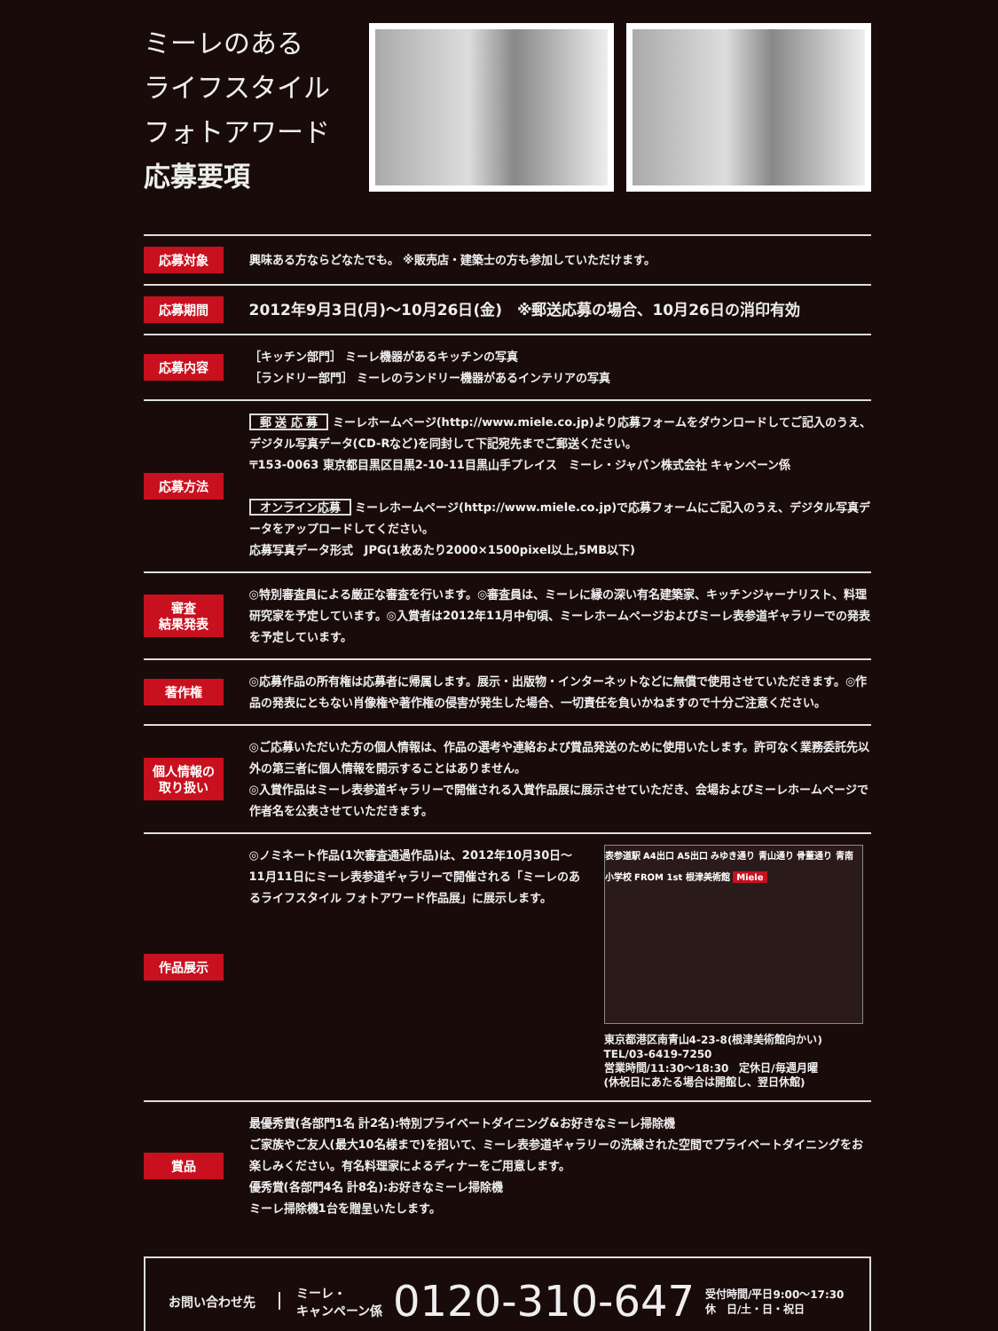ミーレのある
ライフスタイル
フォトアワード
応募要項
| 応募対象 | 興味ある方ならどなたでも。 ※販売店・建築士の方も参加していただけます。 |
| 応募期間 | 2012年9月3日(月)～10月26日(金) ※郵送応募の場合、10月26日の消印有効 |
| 応募内容 | ［キッチン部門］ ミーレ機器があるキッチンの写真 ［ランドリー部門］ ミーレのランドリー機器があるインテリアの写真 |
| 応募方法 | 郵 送 応 募 ミーレホームページ(http://www.miele.co.jp)より応募フォームをダウンロードしてご記入のうえ、デジタル写真データ(CD-Rなど)を同封して下記宛先までご郵送ください。 〒153-0063 東京都目黒区目黒2-10-11目黒山手プレイス ミーレ・ジャパン株式会社 キャンペーン係 オンライン応募 ミーレホームページ(http://www.miele.co.jp)で応募フォームにご記入のうえ、デジタル写真データをアップロードしてください。 応募写真データ形式 JPG(1枚あたり2000×1500pixel以上,5MB以下) |
| 審査 結果発表 | ◎特別審査員による厳正な審査を行います。◎審査員は、ミーレに縁の深い有名建築家、キッチンジャーナリスト、料理研究家を予定しています。◎入賞者は2012年11月中旬頃、ミーレホームページおよびミーレ表参道ギャラリーでの発表を予定しています。 |
| 著作権 | ◎応募作品の所有権は応募者に帰属します。展示・出版物・インターネットなどに無償で使用させていただきます。◎作品の発表にともない肖像権や著作権の侵害が発生した場合、一切責任を負いかねますので十分ご注意ください。 |
| 個人情報の 取り扱い | ◎ご応募いただいた方の個人情報は、作品の選考や連絡および賞品発送のために使用いたします。許可なく業務委託先以外の第三者に個人情報を開示することはありません。 ◎入賞作品はミーレ表参道ギャラリーで開催される入賞作品展に展示させていただき、会場およびミーレホームページで作者名を公表させていただきます。 |
| 作品展示 | ◎ノミネート作品(1次審査通過作品)は、2012年10月30日～11月11日にミーレ表参道ギャラリーで開催される「ミーレのあるライフスタイル フォトアワード作品展」に展示します。 表参道駅 A4出口 A5出口 みゆき通り 青山通り 骨董通り 青南小学校 FROM 1st 根津美術館 Miele 東京都港区南青山4-23-8(根津美術館向かい) TEL/03-6419-7250 営業時間/11:30～18:30 定休日/毎週月曜 (休祝日にあたる場合は開館し、翌日休館) |
| 賞品 | 最優秀賞(各部門1名 計2名):特別プライベートダイニング&お好きなミーレ掃除機 ご家族やご友人(最大10名様まで)を招いて、ミーレ表参道ギャラリーの洗練された空間でプライベートダイニングをお楽しみください。有名料理家によるディナーをご用意します。 優秀賞(各部門4名 計8名):お好きなミーレ掃除機 ミーレ掃除機1台を贈呈いたします。 |
お問い合わせ先
ミーレ・
キャンペーン係
0120-310-647
受付時間/平日9:00～17:30
休　日/土・日・祝日